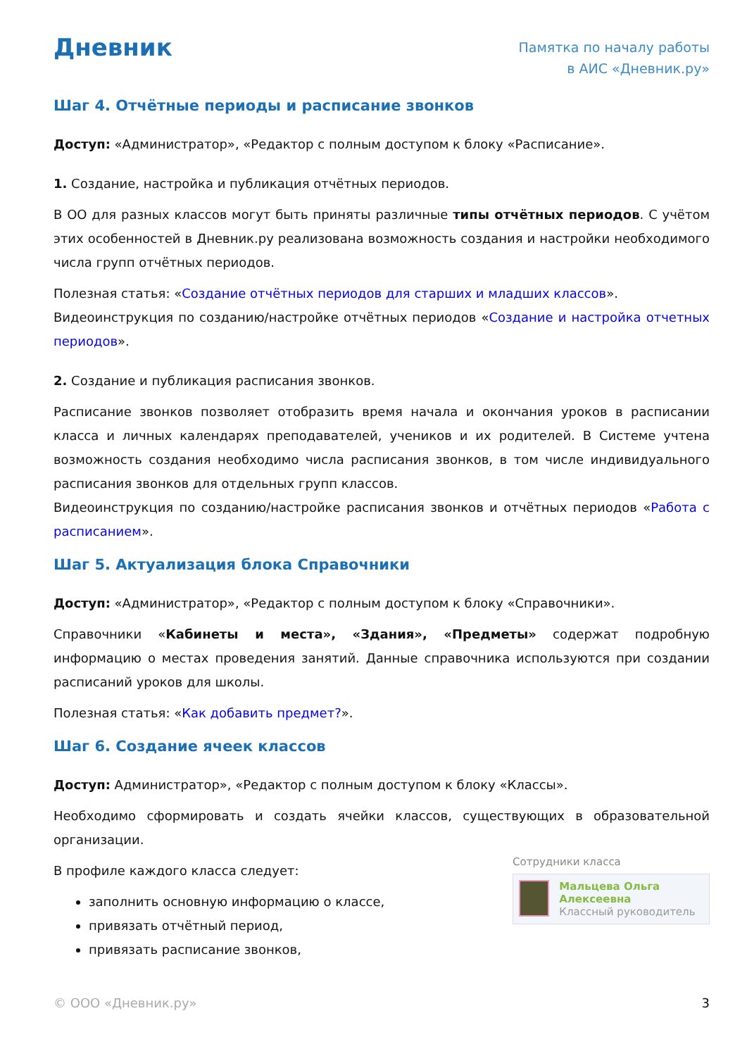Дневник
Памятка по началу работы
в АИС «Дневник.ру»
Шаг 4. Отчётные периоды и расписание звонков
Доступ: «Администратор», «Редактор с полным доступом к блоку «Расписание».
1. Создание, настройка и публикация отчётных периодов.
В ОО для разных классов могут быть приняты различные типы отчётных периодов. С учётом этих особенностей в Дневник.ру реализована возможность создания и настройки необходимого числа групп отчётных периодов.
Полезная статья: «Создание отчётных периодов для старших и младших классов».
Видеоинструкция по созданию/настройке отчётных периодов «Создание и настройка отчетных периодов».
2. Создание и публикация расписания звонков.
Расписание звонков позволяет отобразить время начала и окончания уроков в расписании класса и личных календарях преподавателей, учеников и их родителей. В Системе учтена возможность создания необходимо числа расписания звонков, в том числе индивидуального расписания звонков для отдельных групп классов.
Видеоинструкция по созданию/настройке расписания звонков и отчётных периодов «Работа с расписанием».
Шаг 5. Актуализация блока Справочники
Доступ: «Администратор», «Редактор с полным доступом к блоку «Справочники».
Справочники «Кабинеты и места», «Здания», «Предметы» содержат подробную информацию о местах проведения занятий. Данные справочника используются при создании расписаний уроков для школы.
Полезная статья: «Как добавить предмет?».
Шаг 6. Создание ячеек классов
Доступ: Администратор», «Редактор с полным доступом к блоку «Классы».
Необходимо сформировать и создать ячейки классов, существующих в образовательной организации.
В профиле каждого класса следует:
заполнить основную информацию о классе,
привязать отчётный период,
привязать расписание звонков,
Сотрудники класса
Мальцева Ольга Алексеевна
Классный руководитель
© ООО «Дневник.ру» 3